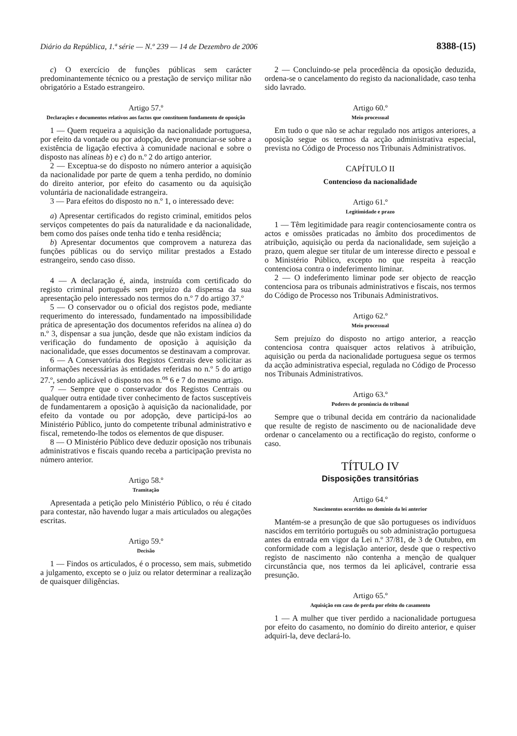Diário da República, 1.ª série — N.º 239 — 14 de Dezembro de 2006 8388-(15)
c) O exercício de funções públicas sem carácter predominantemente técnico ou a prestação de serviço militar não obrigatório a Estado estrangeiro.
Artigo 57.º
Declarações e documentos relativos aos factos que constituem fundamento de oposição
1 — Quem requeira a aquisição da nacionalidade portuguesa, por efeito da vontade ou por adopção, deve pronunciar-se sobre a existência de ligação efectiva à comunidade nacional e sobre o disposto nas alíneas b) e c) do n.º 2 do artigo anterior.
2 — Exceptua-se do disposto no número anterior a aquisição da nacionalidade por parte de quem a tenha perdido, no domínio do direito anterior, por efeito do casamento ou da aquisição voluntária de nacionalidade estrangeira.
3 — Para efeitos do disposto no n.º 1, o interessado deve:
a) Apresentar certificados do registo criminal, emitidos pelos serviços competentes do país da naturalidade e da nacionalidade, bem como dos países onde tenha tido e tenha residência;
b) Apresentar documentos que comprovem a natureza das funções públicas ou do serviço militar prestados a Estado estrangeiro, sendo caso disso.
4 — A declaração é, ainda, instruída com certificado do registo criminal português sem prejuízo da dispensa da sua apresentação pelo interessado nos termos do n.º 7 do artigo 37.º
5 — O conservador ou o oficial dos registos pode, mediante requerimento do interessado, fundamentado na impossibilidade prática de apresentação dos documentos referidos na alínea a) do n.º 3, dispensar a sua junção, desde que não existam indícios da verificação do fundamento de oposição à aquisição da nacionalidade, que esses documentos se destinavam a comprovar.
6 — A Conservatória dos Registos Centrais deve solicitar as informações necessárias às entidades referidas no n.º 5 do artigo 27.º, sendo aplicável o disposto nos n.<sup>os</sup> 6 e 7 do mesmo artigo.
7 — Sempre que o conservador dos Registos Centrais ou qualquer outra entidade tiver conhecimento de factos susceptíveis de fundamentarem a oposição à aquisição da nacionalidade, por efeito da vontade ou por adopção, deve participá-los ao Ministério Público, junto do competente tribunal administrativo e fiscal, remetendo-lhe todos os elementos de que dispuser.
8 — O Ministério Público deve deduzir oposição nos tribunais administrativos e fiscais quando receba a participação prevista no número anterior.
Artigo 58.º
Tramitação
Apresentada a petição pelo Ministério Público, o réu é citado para contestar, não havendo lugar a mais articulados ou alegações escritas.
Artigo 59.º
Decisão
1 — Findos os articulados, é o processo, sem mais, submetido a julgamento, excepto se o juiz ou relator determinar a realização de quaisquer diligências.
2 — Concluindo-se pela procedência da oposição deduzida, ordena-se o cancelamento do registo da nacionalidade, caso tenha sido lavrado.
Artigo 60.º
Meio processual
Em tudo o que não se achar regulado nos artigos anteriores, a oposição segue os termos da acção administrativa especial, prevista no Código de Processo nos Tribunais Administrativos.
CAPÍTULO II
Contencioso da nacionalidade
Artigo 61.º
Legitimidade e prazo
1 — Têm legitimidade para reagir contenciosamente contra os actos e omissões praticadas no âmbito dos procedimentos de atribuição, aquisição ou perda da nacionalidade, sem sujeição a prazo, quem alegue ser titular de um interesse directo e pessoal e o Ministério Público, excepto no que respeita à reacção contenciosa contra o indeferimento liminar.
2 — O indeferimento liminar pode ser objecto de reacção contenciosa para os tribunais administrativos e fiscais, nos termos do Código de Processo nos Tribunais Administrativos.
Artigo 62.º
Meio processual
Sem prejuízo do disposto no artigo anterior, a reacção contenciosa contra quaisquer actos relativos à atribuição, aquisição ou perda da nacionalidade portuguesa segue os termos da acção administrativa especial, regulada no Código de Processo nos Tribunais Administrativos.
Artigo 63.º
Poderes de pronúncia do tribunal
Sempre que o tribunal decida em contrário da nacionalidade que resulte de registo de nascimento ou de nacionalidade deve ordenar o cancelamento ou a rectificação do registo, conforme o caso.
TÍTULO IV
Disposições transitórias
Artigo 64.º
Nascimentos ocorridos no domínio da lei anterior
Mantém-se a presunção de que são portugueses os indivíduos nascidos em território português ou sob administração portuguesa antes da entrada em vigor da Lei n.º 37/81, de 3 de Outubro, em conformidade com a legislação anterior, desde que o respectivo registo de nascimento não contenha a menção de qualquer circunstância que, nos termos da lei aplicável, contrarie essa presunção.
Artigo 65.º
Aquisição em caso de perda por efeito do casamento
1 — A mulher que tiver perdido a nacionalidade portuguesa por efeito do casamento, no domínio do direito anterior, e quiser adquiri-la, deve declará-lo.